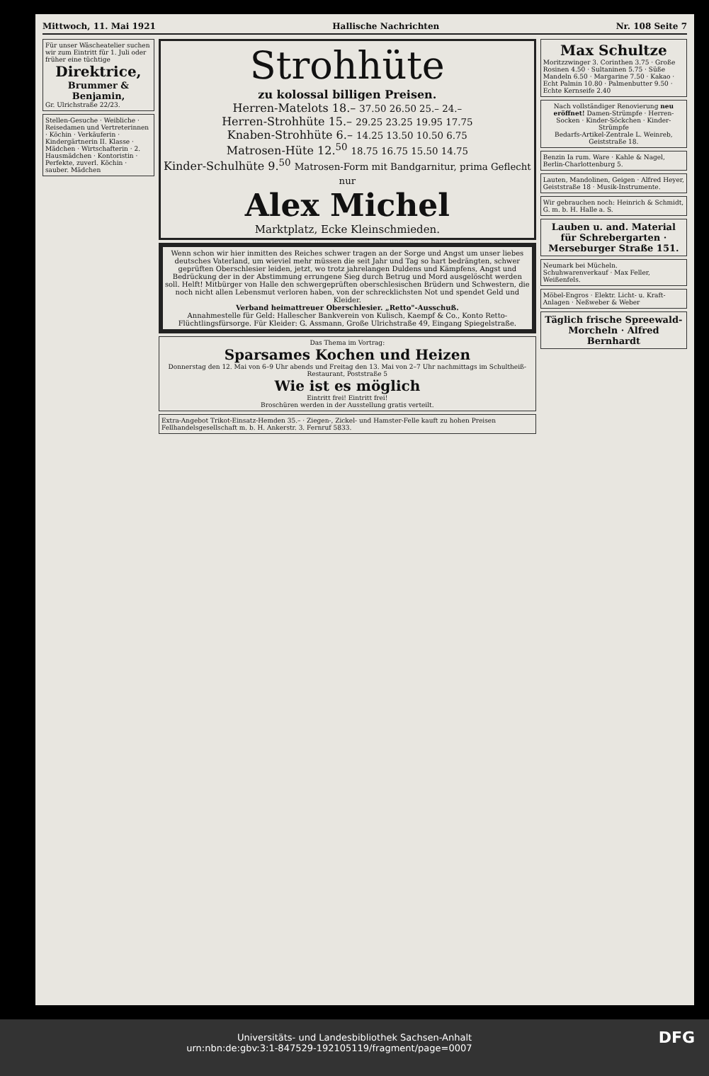Mittwoch, 11. Mai 1921 Hallische Nachrichten Nr. 108 Seite 7
Für unser Wäscheatelier suchen wir zum Eintritt für 1. Juli oder früher eine tüchtige
Direktrice,
Brummer & Benjamin,
Gr. Ulrichstraße 22/23.
Stellen-Gesuche · Weibliche · Reisedamen und Vertreterinnen · Köchin · Verkäuferin · Kindergärtnerin II. Klasse · Mädchen · Wirtschafterin · 2. Hausmädchen · Kontoristin · Perfekte, zuverl. Köchin · sauber. Mädchen
Strohhüte
zu kolossal billigen Preisen.
Herren-Matelots 18.– 37.50 26.50 25.– 24.–
Herren-Strohhüte 15.– 29.25 23.25 19.95 17.75
Knaben-Strohhüte 6.– 14.25 13.50 10.50 6.75
Matrosen-Hüte 12.<sup>50</sup> 18.75 16.75 15.50 14.75
Kinder-Schulhüte 9.<sup>50</sup> Matrosen-Form mit Bandgarnitur, prima Geflecht nur
Alex Michel
Marktplatz, Ecke Kleinschmieden.
Wenn schon wir hier inmitten des Reiches schwer tragen an der Sorge und Angst um unser liebes deutsches Vaterland, um wieviel mehr müssen die seit Jahr und Tag so hart bedrängten, schwer geprüften Oberschlesier leiden, jetzt, wo trotz jahrelangen Duldens und Kämpfens, Angst und Bedrückung der in der Abstimmung errungene Sieg durch Betrug und Mord ausgelöscht werden soll. Helft! Mitbürger von Halle den schwergeprüften oberschlesischen Brüdern und Schwestern, die noch nicht allen Lebensmut verloren haben, von der schrecklichsten Not und spendet Geld und Kleider.
Verband heimattreuer Oberschlesier. „Retto"-Ausschuß.
Annahmestelle für Geld: Hallescher Bankverein von Kulisch, Kaempf & Co., Konto Retto-Flüchtlingsfürsorge. Für Kleider: G. Assmann, Große Ulrichstraße 49, Eingang Spiegelstraße.
Das Thema im Vortrag:
Sparsames Kochen und Heizen
Donnerstag den 12. Mai von 6–9 Uhr abends und Freitag den 13. Mai von 2–7 Uhr nachmittags im Schultheiß-Restaurant, Poststraße 5
Wie ist es möglich
Eintritt frei! Eintritt frei!
Broschüren werden in der Ausstellung gratis verteilt.
Extra-Angebot Trikot-Einsatz-Hemden 35.– · Ziegen-, Zickel- und Hamster-Felle kauft zu hohen Preisen Fellhandelsgesellschaft m. b. H. Ankerstr. 3. Fernruf 5833.
Max Schultze
Moritzzwinger 3. Corinthen 3.75 · Große Rosinen 4.50 · Sultaninen 5.75 · Süße Mandeln 6.50 · Margarine 7.50 · Kakao · Echt Palmin 10.80 · Palmenbutter 9.50 · Echte Kernseife 2.40
Nach vollständiger Renovierung neu eröffnet! Damen-Strümpfe · Herren-Socken · Kinder-Söckchen · Kinder-Strümpfe
Bedarfs-Artikel-Zentrale L. Weinreb, Geiststraße 18.
Benzin Ia rum. Ware · Kahle & Nagel, Berlin-Charlottenburg 5.
Lauten, Mandolinen, Geigen · Alfred Heyer, Geiststraße 18 · Musik-Instrumente.
Wir gebrauchen noch: Heinrich & Schmidt, G. m. b. H. Halle a. S.
Lauben u. and. Material für Schrebergarten · Merseburger Straße 151.
Neumark bei Mücheln. Schuhwarenverkauf · Max Feller, Weißenfels.
Möbel-Engros · Elektr. Licht- u. Kraft-Anlagen · Neßweber & Weber
Täglich frische Spreewald-Morcheln · Alfred Bernhardt
Universitäts- und Landesbibliothek Sachsen-Anhalt
urn:nbn:de:gbv:3:1-847529-192105119/fragment/page=0007 DFG